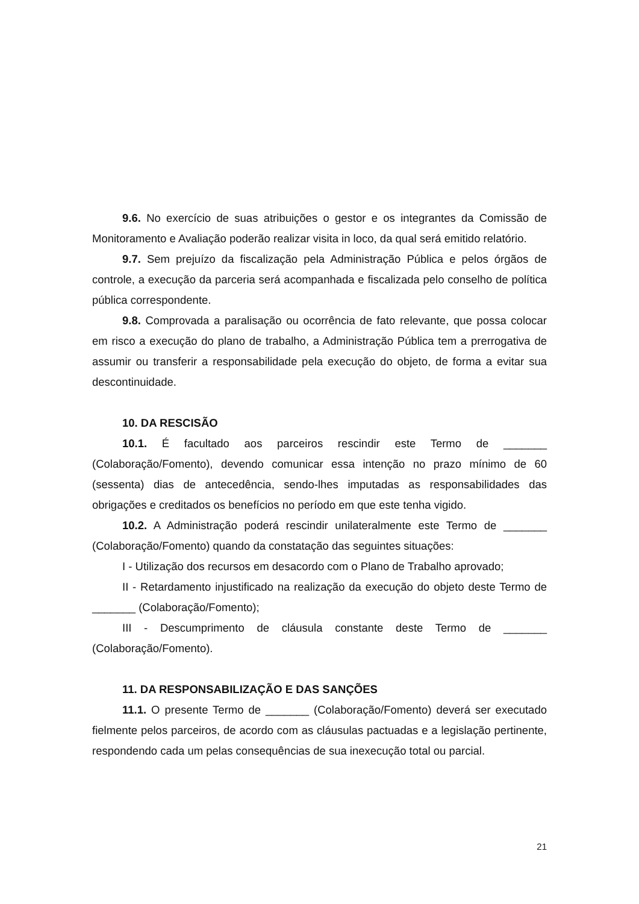9.6. No exercício de suas atribuições o gestor e os integrantes da Comissão de Monitoramento e Avaliação poderão realizar visita in loco, da qual será emitido relatório.
9.7. Sem prejuízo da fiscalização pela Administração Pública e pelos órgãos de controle, a execução da parceria será acompanhada e fiscalizada pelo conselho de política pública correspondente.
9.8. Comprovada a paralisação ou ocorrência de fato relevante, que possa colocar em risco a execução do plano de trabalho, a Administração Pública tem a prerrogativa de assumir ou transferir a responsabilidade pela execução do objeto, de forma a evitar sua descontinuidade.
10. DA RESCISÃO
10.1. É facultado aos parceiros rescindir este Termo de _______ (Colaboração/Fomento), devendo comunicar essa intenção no prazo mínimo de 60 (sessenta) dias de antecedência, sendo-lhes imputadas as responsabilidades das obrigações e creditados os benefícios no período em que este tenha vigido.
10.2. A Administração poderá rescindir unilateralmente este Termo de _______ (Colaboração/Fomento) quando da constatação das seguintes situações:
I - Utilização dos recursos em desacordo com o Plano de Trabalho aprovado;
II - Retardamento injustificado na realização da execução do objeto deste Termo de _______ (Colaboração/Fomento);
III - Descumprimento de cláusula constante deste Termo de _______ (Colaboração/Fomento).
11. DA RESPONSABILIZAÇÃO E DAS SANÇÕES
11.1. O presente Termo de _______ (Colaboração/Fomento) deverá ser executado fielmente pelos parceiros, de acordo com as cláusulas pactuadas e a legislação pertinente, respondendo cada um pelas consequências de sua inexecução total ou parcial.
21